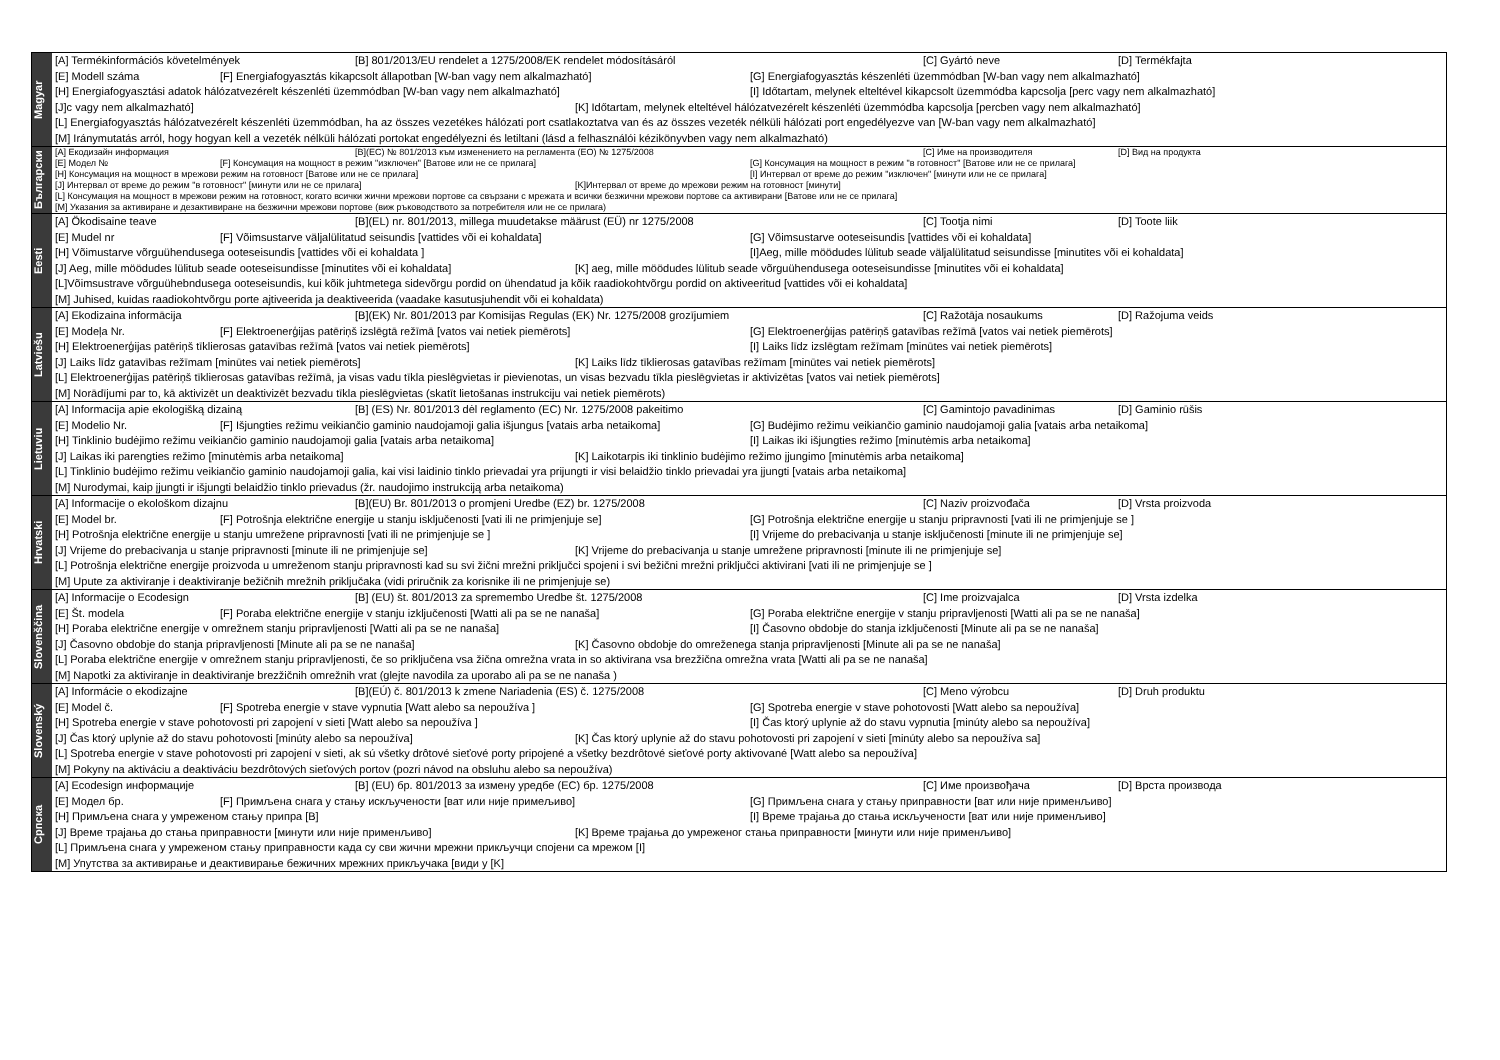Magyar
[A] Termékinformációs követelmények [B] 801/2013/EU rendelet a 1275/2008/EK rendelet módosításáról [C] Gyártó neve [D] Termékfajta
[E] Modell száma [F] Energiafogyasztás kikapcsolt állapotban [W-ban vagy nem alkalmazható] [G] Energiafogyasztás készenléti üzemmódban [W-ban vagy nem alkalmazható]
[H] Energiafogyasztási adatok hálózatvezérelt készenléti üzemmódban [W-ban vagy nem alkalmazható] [I] Időtartam, melynek elteltével kikapcsolt üzemmódba kapcsolja [perc vagy nem alkalmazható]
[J]c vagy nem alkalmazható] [K] Időtartam, melynek elteltével hálózatvezérelt készenléti üzemmódba kapcsolja [percben vagy nem alkalmazható]
[L] Energiafogyasztás hálózatvezérelt készenléti üzemmódban, ha az összes vezetékes hálózati port csatlakoztatva van és az összes vezeték nélküli hálózati port engedélyezve van [W-ban vagy nem alkalmazható]
[M] Iránymutatás arról, hogy hogyan kell a vezeték nélküli hálózati portokat engedélyezni és letiltani (lásd a felhasználói kézikönyvben vagy nem alkalmazható)
Български
[A] Екодизайн информация [B](ЕС) № 801/2013 към изменението на регламента (ЕО) № 1275/2008 [C] Име на производителя [D] Вид на продукта
[E] Модел № [F] Консумация на мощност в режим "изключен" [Ватове или не се прилага] [G] Консумация на мощност в режим "в готовност" [Ватове или не се прилага]
[H] Консумация на мощност в мрежови режим на готовност [Ватове или не се прилага] [I] Интервал от време до режим "изключен" [минути или не се прилага]
[J] Интервал от време до режим "в готовност" [минути или не се прилага] [K]Интервал от време до мрежови режим на готовност [минути]
[L] Консумация на мощност в мрежови режим на готовност, когато всички жични мрежови портове са свързани с мрежата и всички безжични мрежови портове са активирани [Ватове или не се прилага]
[M] Указания за активиране и дезактивиране на безжични мрежови портове (виж ръководството за потребителя или не се прилага)
Eesti
[A] Ökodisaine teave [B](EL) nr. 801/2013, millega muudetakse määrust (EÜ) nr 1275/2008 [C] Tootja nimi [D] Toote liik
[E] Mudel nr [F] Võimsustarve väljalülitatud seisundis [vattides või ei kohaldata] [G] Võimsustarve ooteseisundis [vattides või ei kohaldata]
[H] Võimustarve võrguühendusega ooteseisundis [vattides või ei kohaldata ] [I]Aeg, mille möödudes lülitub seade väljalülitatud seisundisse [minutites või ei kohaldata]
[J] Aeg, mille möödudes lülitub seade ooteseisundisse [minutites või ei kohaldata] [K] aeg, mille möödudes lülitub seade võrguühendusega ooteseisundisse [minutites või ei kohaldata]
[L]Võimsustrave võrguühebndusega ooteseisundis, kui kõik juhtmetega sidevõrgu pordid on ühendatud ja kõik raadiokohtvõrgu pordid on aktiveeritud [vattides või ei kohaldata]
[M] Juhised, kuidas raadiokohtvõrgu porte ajtiveerida ja deaktiveerida (vaadake kasutusjuhendit või ei kohaldata)
Latviešu
[A] Ekodizaina informācija [B](EK) Nr. 801/2013 par Komisijas Regulas (EK) Nr. 1275/2008 grozījumiem [C] Ražotāja nosaukums [D] Ražojuma veids
[E] Modeļa Nr. [F] Elektroenerģijas patēriņš izslēgtā režīmā [vatos vai netiek piemērots] [G] Elektroenerģijas patēriņš gatavības režīmā [vatos vai netiek piemērots]
[H] Elektroenerģijas patēriņš tīklierosas gatavības režīmā [vatos vai netiek piemērots] [I] Laiks līdz izslēgtam režīmam [minūtes vai netiek piemērots]
[J] Laiks līdz gatavības režīmam [minūtes vai netiek piemērots] [K] Laiks līdz tīklierosas gatavības režīmam [minūtes vai netiek piemērots]
[L] Elektroenerģijas patēriņš tīklierosas gatavības režīmā, ja visas vadu tīkla pieslēgvietas ir pievienotas, un visas bezvadu tīkla pieslēgvietas ir aktivizētas [vatos vai netiek piemērots]
[M] Norādījumi par to, kā aktivizēt un deaktivizēt bezvadu tīkla pieslēgvietas (skatīt lietošanas instrukciju vai netiek piemērots)
Lietuviu
[A] Informacija apie ekologišką dizainą [B] (ES) Nr. 801/2013 dėl reglamento (EC) Nr. 1275/2008 pakeitimo [C] Gamintojo pavadinimas [D] Gaminio rūšis
[E] Modelio Nr. [F] Išjungties režimu veikiančio gaminio naudojamoji galia išjungus [vatais arba netaikoma] [G] Budėjimo režimu veikiančio gaminio naudojamoji galia [vatais arba netaikoma]
[H] Tinklinio budėjimo režimu veikiančio gaminio naudojamoji galia [vatais arba netaikoma] [I] Laikas iki išjungties režimo [minutėmis arba netaikoma]
[J] Laikas iki parengties režimo [minutėmis arba netaikoma] [K] Laikotarpis iki tinklinio budėjimo režimo įjungimo [minutėmis arba netaikoma]
[L] Tinklinio budėjimo režimu veikiančio gaminio naudojamoji galia, kai visi laidinio tinklo prievadai yra prijungti ir visi belaidžio tinklo prievadai yra įjungti [vatais arba netaikoma]
[M] Nurodymai, kaip įjungti ir išjungti belaidžio tinklo prievadus (žr. naudojimo instrukciją arba netaikoma)
Hrvatski
[A] Informacije o ekološkom dizajnu [B](EU) Br. 801/2013 o promjeni Uredbe (EZ) br. 1275/2008 [C] Naziv proizvođača [D] Vrsta proizvoda
[E] Model br. [F] Potrošnja električne energije u stanju isključenosti [vati ili ne primjenjuje se] [G] Potrošnja električne energije u stanju pripravnosti [vati ili ne primjenjuje se ]
[H] Potrošnja električne energije u stanju umrežene pripravnosti [vati ili ne primjenjuje se ] [I] Vrijeme do prebacivanja u stanje isključenosti [minute ili ne primjenjuje se]
[J] Vrijeme do prebacivanja u stanje pripravnosti [minute ili ne primjenjuje se] [K] Vrijeme do prebacivanja u stanje umrežene pripravnosti [minute ili ne primjenjuje se]
[L] Potrošnja električne energije proizvoda u umreženom stanju pripravnosti kad su svi žični mrežni priključci spojeni i svi bežični mrežni priključci aktivirani [vati ili ne primjenjuje se ]
[M] Upute za aktiviranje i deaktiviranje bežičnih mrežnih priključaka (vidi priručnik za korisnike ili ne primjenjuje se)
Slovenščina
[A] Informacije o Ecodesign [B] (EU) št. 801/2013 za spremembo Uredbe št. 1275/2008 [C] Ime proizvajalca [D] Vrsta izdelka
[E] Št. modela [F] Poraba električne energije v stanju izključenosti [Watti ali pa se ne nanaša] [G] Poraba električne energije v stanju pripravljenosti [Watti ali pa se ne nanaša]
[H] Poraba električne energije v omrežnem stanju pripravljenosti [Watti ali pa se ne nanaša] [I] Časovno obdobje do stanja izključenosti [Minute ali pa se ne nanaša]
[J] Časovno obdobje do stanja pripravljenosti [Minute ali pa se ne nanaša] [K] Časovno obdobje do omreženega stanja pripravljenosti [Minute ali pa se ne nanaša]
[L] Poraba električne energije v omrežnem stanju pripravljenosti, če so priključena vsa žična omrežna vrata in so aktivirana vsa brezžična omrežna vrata [Watti ali pa se ne nanaša]
[M] Napotki za aktiviranje in deaktiviranje brezžičnih omrežnih vrat (glejte navodila za uporabo ali pa se ne nanaša )
Slovenský
[A] Informácie o ekodizajne [B](EÚ) č. 801/2013 k zmene Nariadenia (ES) č. 1275/2008 [C] Meno výrobcu [D] Druh produktu
[E] Model č. [F] Spotreba energie v stave vypnutia [Watt alebo sa nepoužíva ] [G] Spotreba energie v stave pohotovosti [Watt alebo sa nepoužíva]
[H] Spotreba energie v stave pohotovosti pri zapojení v sieti [Watt alebo sa nepoužíva ] [I] Čas ktorý uplynie až do stavu vypnutia [minúty alebo sa nepoužíva]
[J] Čas ktorý uplynie až do stavu pohotovosti [minúty alebo sa nepoužíva] [K] Čas ktorý uplynie až do stavu pohotovosti pri zapojení v sieti [minúty alebo sa nepoužíva sa]
[L] Spotreba energie v stave pohotovosti pri zapojení v sieti, ak sú všetky drôtové sieťové porty pripojené a všetky bezdrôtové sieťové porty aktivované [Watt alebo sa nepoužíva]
[M] Pokyny na aktiváciu a deaktiváciu bezdrôtových sieťových portov (pozri návod na obsluhu alebo sa nepoužíva)
Српска
[A] Ecodesign информације [B] (EU) бр. 801/2013 за измену уредбе (ЕС) бр. 1275/2008 [C] Име произвођача [D] Врста производа
[E] Модел бр. [F] Примљена снага у стању искључености [ват или није примељиво] [G] Примљена снага у стању приправности [ват или није применљиво]
[H] Примљена снага у умреженом стању припра [B] [I] Време трајања до стања искључености [ват или није применљиво]
[J] Време трајања до стања приправности [минути или није применљиво] [K] Време трајања до умреженог стања приправности [минути или није применљиво]
[L] Примљена снага у умреженом стању приправности када су сви жични мрежни прикључци спојени са мрежом [I]
[M] Упутства за активирање и деактивирање бежичних мрежних прикључака [види у [K]